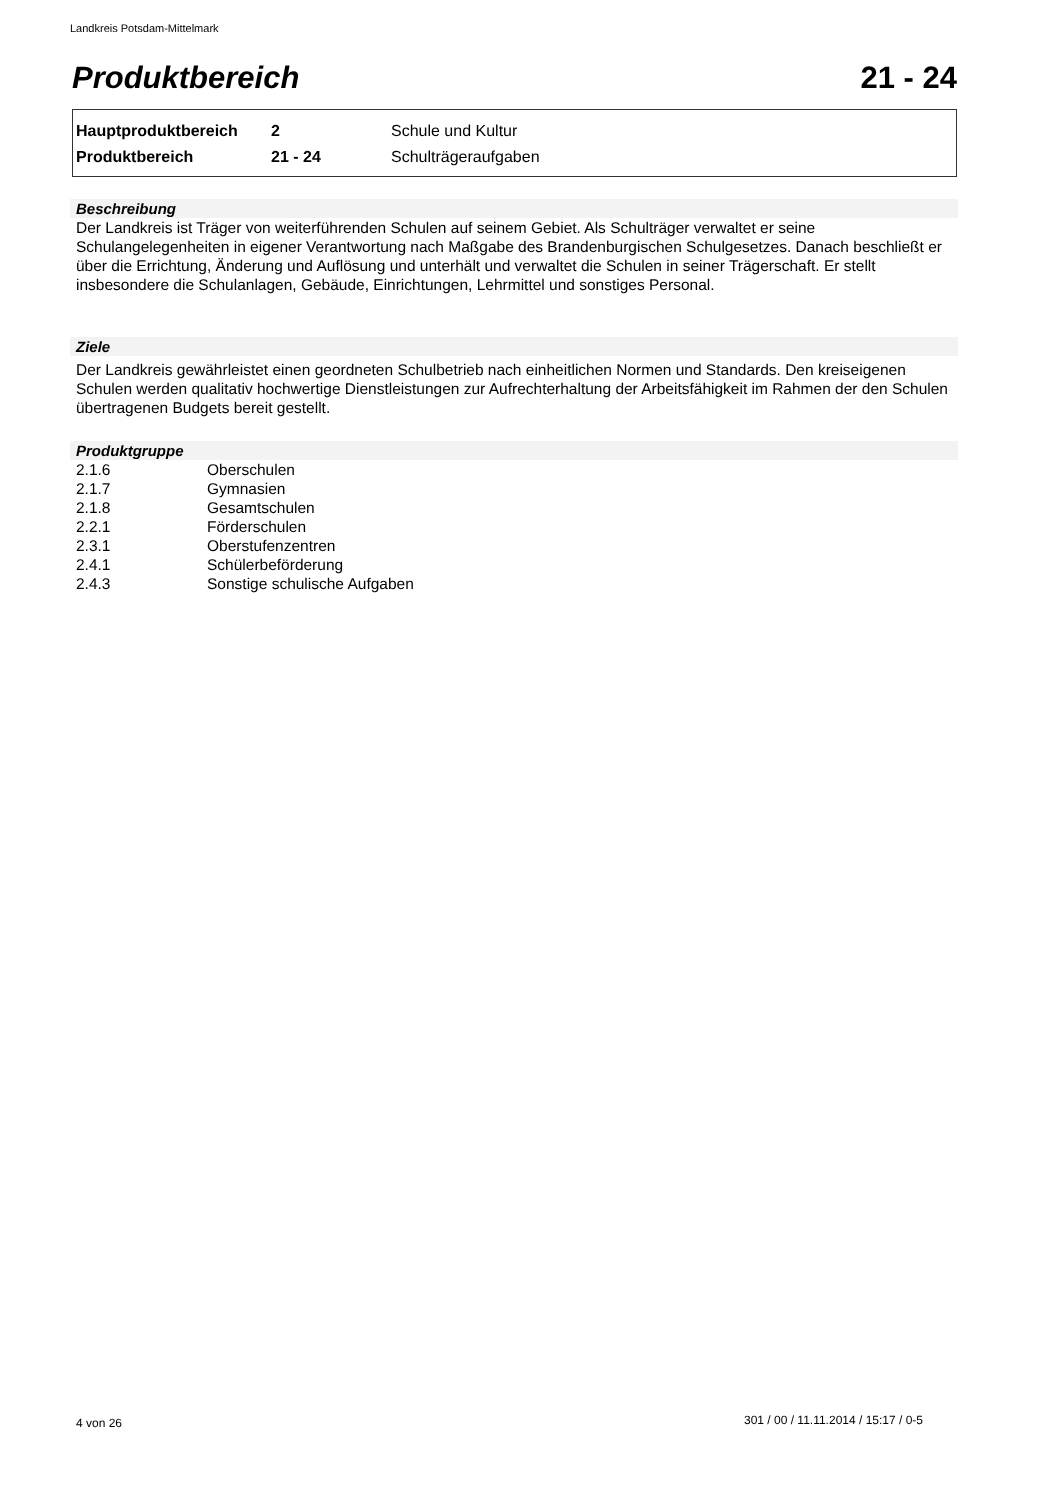Landkreis Potsdam-Mittelmark
Produktbereich 21 - 24
| Hauptproduktbereich | 2 | Schule und Kultur |
| Produktbereich | 21 - 24 | Schulträgeraufgaben |
Beschreibung
Der Landkreis ist Träger von weiterführenden Schulen auf seinem Gebiet. Als Schulträger verwaltet er seine Schulangelegenheiten in eigener Verantwortung nach Maßgabe des Brandenburgischen Schulgesetzes. Danach beschließt er über die Errichtung, Änderung und Auflösung und unterhält und verwaltet die Schulen in seiner Trägerschaft. Er stellt insbesondere die Schulanlagen, Gebäude, Einrichtungen, Lehrmittel und sonstiges Personal.
Ziele
Der Landkreis gewährleistet einen geordneten Schulbetrieb nach einheitlichen Normen und Standards. Den kreiseigenen Schulen werden qualitativ hochwertige Dienstleistungen zur Aufrechterhaltung der Arbeitsfähigkeit im Rahmen der den Schulen übertragenen Budgets bereit gestellt.
Produktgruppe
| 2.1.6 | Oberschulen |
| 2.1.7 | Gymnasien |
| 2.1.8 | Gesamtschulen |
| 2.2.1 | Förderschulen |
| 2.3.1 | Oberstufenzentren |
| 2.4.1 | Schülerbeförderung |
| 2.4.3 | Sonstige schulische Aufgaben |
4 von 26
301 / 00 / 11.11.2014 / 15:17 / 0-5